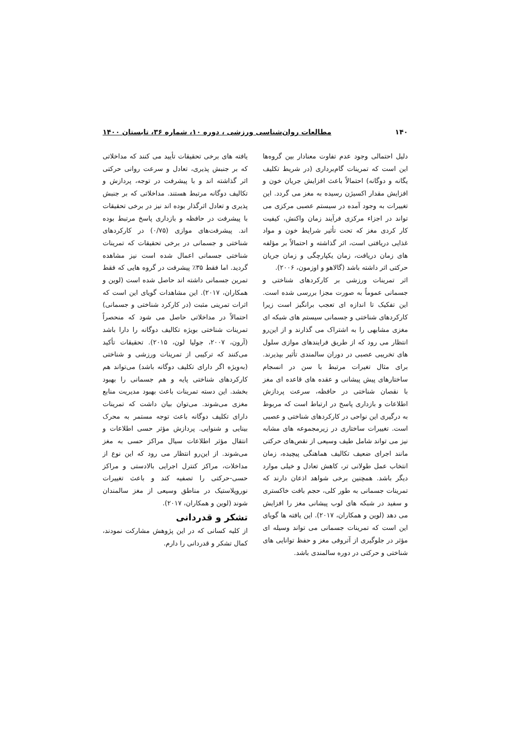۱۴۰ مطالعات روان‌شناسی ورزشی ، دوره ۱۰، شماره ۳۶، تابستان ۱۴۰۰
دلیل احتمالی وجود عدم تفاوت معنادار بین گروه‌ها این است که تمرینات گام‌برداری (در شریط تکلیف یگانه و دوگانه) احتمالاً باعث افزایش جریان خون و افزایش مقدار اکسیژن رسیده به مغز می گردد. این تغییرات به وجود آمده در سیستم عصبی مرکزی می تواند در اجزاء مرکزی فرآیند زمان واکنش، کیفیت کار کردی مغز که تحت تأثیر شرایط خون و مواد غذایی دریافتی است، اثر گذاشته و احتمالاً بر مؤلفه های زمان دریافت، زمان یکپارچگی و زمان جریان حرکتی اثر داشته باشد (گالاهو و اوزمون، ۲۰۰۶).
اثر تمرینات ورزشی بر کارکردهای شناختی و جسمانی عموماً به صورت مجزا بررسی شده است. این تفکیک تا اندازه ای تعجب برانگیز است زیرا کارکردهای شناختی و جسمانی سیستم های شبکه ای مغزی مشابهی را به اشتراک می گذارند و از این‌رو انتظار می رود که از طریق فرایندهای موازی سلول های تخریبی عصبی در دوران سالمندی تأثیر بپذیرند. برای مثال تغیرات مرتبط با سن در انسجام ساختارهای پیش پیشانی و عقده های قاعده ای مغز با نقصان شناختی در حافظه، سرعت پردازش اطلاعات و بازداری پاسخ در ارتباط است که مربوط به درگیری این نواحی در کارکردهای شناختی و عصبی است. تغییرات ساختاری در زیرمجموعه های مشابه نیز می تواند شامل طیف وسیعی از نقص‌های حرکتی مانند اجرای ضعیف تکالیف هماهنگی پیچیده، زمان انتخاب عمل طولانی تر، کاهش تعادل و خیلی موارد دیگر باشد. همچنین برخی شواهد اذعان دارند که تمرینات جسمانی به طور کلی، حجم بافت خاکستری و سفید در شبکه های لوب پیشانی مغز را افزایش می دهد (لوین و همکاران، ۲۰۱۷). این یافته ها گویای این است که تمرینات جسمانی می تواند وسیله ای مؤثر در جلوگیری از آتروفی مغز و حفظ توانایی های شناختی و حرکتی در دوره سالمندی باشد.
یافته های برخی تحقیقات تأیید می کنند که مداخلاتی که بر جنبش پذیری، تعادل و سرعت روانی حرکتی اثر گذاشته اند و با پیشرفت در توجه، پردازش و تکالیف دوگانه مرتبط هستند. مداخلاتی که بر جنبش پذیری و تعادل اثرگذار بوده اند نیز در برخی تحقیقات با پیشرفت در حافظه و بازداری پاسخ مرتبط بوده اند. پیشرفت‌های موازی (۰/۷۵) در کارکردهای شناختی و جسمانی در برخی تحقیقات که تمرینات شناختی جسمانی اعمال شده است نیز مشاهده گردید. اما فقط ۳۵٪ پیشرفت در گروه هایی که فقط تمرین جسمانی داشته اند حاصل شده است (لوین و همکاران، ۲۰۱۷). این مشاهدات گویای این است که اثرات تمرینی مثبت (در کارکرد شناختی و جسمانی) احتمالاً در مداخلاتی حاصل می شود که منحصراً تمرینات شناختی بویژه تکالیف دوگانه را دارا باشد (آرون، ۲۰۰۷، جولیا لون، ۲۰۱۵). تحقیقات تأکید می‌کنند که ترکیبی از تمرینات ورزشی و شناختی (به‌ویژه اگر دارای تکلیف دوگانه باشد) می‌تواند هم کارکردهای شناختی پایه و هم جسمانی را بهبود بخشد. این دسته تمرینات باعث بهبود مدیریت منابع مغزی می‌شوند. می‌توان بیان داشت که تمرینات دارای تکلیف دوگانه باعث توجه مستمر به محرک بینایی و شنوایی. پردازش مؤثر حسی اطلاعات و انتقال مؤثر اطلاعات سیال مراکز حسی به مغز می‌شوند. از این‌رو انتظار می رود که این نوع از مداخلات، مراکز کنترل اجرایی بالادستی و مراکز حسی-حرکتی را تصفیه کند و باعث تغییرات نوروپلاستیک در مناطق وسیعی از مغز سالمندان شوند (لوین و همکاران، ۲۰۱۷).
تشکر و قدردانی
از کلیه کسانی که در این پژوهش مشارکت نمودند، کمال تشکر و قدردانی را دارم.